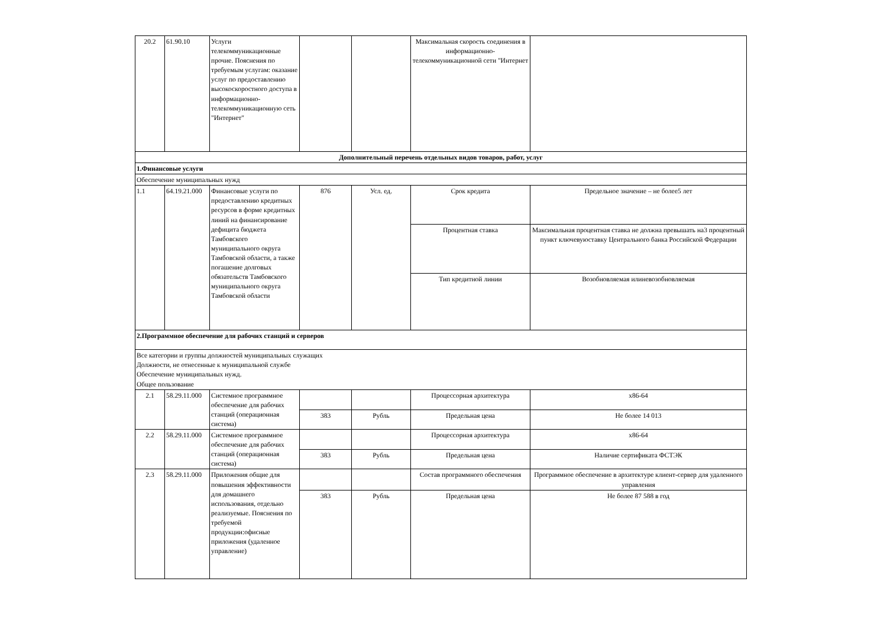| 20.2 | 61.90.10 | Услуги телекоммуникационные прочие. Пояснения по требуемым услугам: оказание услуг по предоставлению высокоскоростного доступа в информационно-телекоммуникационную сеть "Интернет" | | | Максимальная скорость соединения в информационно-телекоммуникационной сети "Интернет | |
| Дополнительный перечень отдельных видов товаров, работ, услуг | | | | | | |
| 1.Финансовые услуги | | | | | | |
| Обеспечение муниципальных нужд | | | | | | |
| 1.1 | 64.19.21.000 | Финансовые услуги по предоставлению кредитных ресурсов в форме кредитных линий на финансирование дефицита бюджета Тамбовского муниципального округа Тамбовской области, а также погашение долговых обязательств Тамбовского муниципального округа Тамбовской области | 876 | Усл. ед. | Срок кредита | Предельное значение – не более5 лет |
| | | | | | Процентная ставка | Максимальная процентная ставка не должна превышать на3 процентный пункт ключевуюставку Центрального банка Российской Федерации |
| | | | | | Тип кредитной линии | Возобновляемая илиневозобновляемая |
| 2.Программное обеспечение для рабочих станций и серверов | | | | | | |
| Все категории и группы должностей муниципальных служащих Должности, не отнесенные к муниципальной службе Обеспечение муниципальных нужд. Общее пользование | | | | | | |
| 2.1 | 58.29.11.000 | Системное программное обеспечение для рабочих станций (операционная система) | | | Процессорная архитектура | x86-64 |
| | | | 383 | Рубль | Предельная цена | Не более 14 013 |
| 2.2 | 58.29.11.000 | Системное программное обеспечение для рабочих станций (операционная система) | | | Процессорная архитектура | x86-64 |
| | | | 383 | Рубль | Предельная цена | Наличие сертификата ФСТЭК |
| 2.3 | 58.29.11.000 | Приложения общие для повышения эффективности для домашнего использования, отдельно реализуемые. Пояснения по требуемой продукции:офисные приложения (удаленное управление) | | | Состав программного обеспечения | Программное обеспечение в архитектуре клиент-сервер для удаленного управления |
| | | | 383 | Рубль | Предельная цена | Не более 87 588 в год |